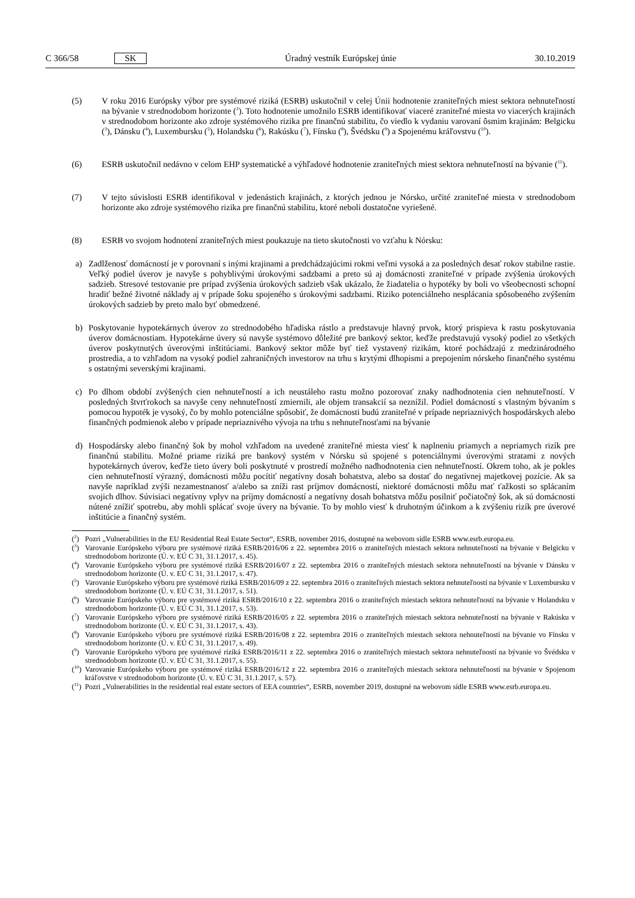C 366/58 SK Úradný vestník Európskej únie 30.10.2019
(5) V roku 2016 Európsky výbor pre systémové riziká (ESRB) uskutočnil v celej Únii hodnotenie zraniteľných miest sektora nehnuteľností na bývanie v strednodobom horizonte (<sup>2</sup>). Toto hodnotenie umožnilo ESRB identifikovať viaceré zraniteľné miesta vo viacerých krajinách v strednodobom horizonte ako zdroje systémového rizika pre finančnú stabilitu, čo viedlo k vydaniu varovaní ôsmim krajinám: Belgicku (<sup>3</sup>), Dánsku (<sup>4</sup>), Luxembursku (<sup>5</sup>), Holandsku (<sup>6</sup>), Rakúsku (<sup>7</sup>), Fínsku (<sup>8</sup>), Švédsku (<sup>9</sup>) a Spojenému kráľovstvu (<sup>10</sup>).
(6) ESRB uskutočnil nedávno v celom EHP systematické a výhľadové hodnotenie zraniteľných miest sektora nehnuteľností na bývanie (<sup>11</sup>).
(7) V tejto súvislosti ESRB identifikoval v jedenástich krajinách, z ktorých jednou je Nórsko, určité zraniteľné miesta v strednodobom horizonte ako zdroje systémového rizika pre finančnú stabilitu, ktoré neboli dostatočne vyriešené.
(8) ESRB vo svojom hodnotení zraniteľných miest poukazuje na tieto skutočnosti vo vzťahu k Nórsku:
a) Zadlženosť domácností je v porovnaní s inými krajinami a predchádzajúcimi rokmi veľmi vysoká a za posledných desať rokov stabilne rastie. Veľký podiel úverov je navyše s pohyblivými úrokovými sadzbami a preto sú aj domácnosti zraniteľné v prípade zvýšenia úrokových sadzieb. Stresové testovanie pre prípad zvýšenia úrokových sadzieb však ukázalo, že žiadatelia o hypotéky by boli vo všeobecnosti schopní hradiť bežné životné náklady aj v prípade šoku spojeného s úrokovými sadzbami. Riziko potenciálneho nesplácania spôsobeného zvýšením úrokových sadzieb by preto malo byť obmedzené.
b) Poskytovanie hypotekárnych úverov zo strednodobého hľadiska rástlo a predstavuje hlavný prvok, ktorý prispieva k rastu poskytovania úverov domácnostiam. Hypotekárne úvery sú navyše systémovo dôležité pre bankový sektor, keďže predstavujú vysoký podiel zo všetkých úverov poskytnutých úverovými inštitúciami. Bankový sektor môže byť tiež vystavený rizikám, ktoré pochádzajú z medzinárodného prostredia, a to vzhľadom na vysoký podiel zahraničných investorov na trhu s krytými dlhopismi a prepojením nórskeho finančného systému s ostatnými severskými krajinami.
c) Po dlhom období zvýšených cien nehnuteľností a ich neustáleho rastu možno pozorovať znaky nadhodnotenia cien nehnuteľností. V posledných štvrťrokoch sa navyše ceny nehnuteľností zmiernili, ale objem transakcií sa neznížil. Podiel domácností s vlastným bývaním s pomocou hypoték je vysoký, čo by mohlo potenciálne spôsobiť, že domácnosti budú zraniteľné v prípade nepriaznivých hospodárskych alebo finančných podmienok alebo v prípade nepriaznivého vývoja na trhu s nehnuteľnosťami na bývanie
d) Hospodársky alebo finančný šok by mohol vzhľadom na uvedené zraniteľné miesta viesť k naplneniu priamych a nepriamych rizík pre finančnú stabilitu. Možné priame riziká pre bankový systém v Nórsku sú spojené s potenciálnymi úverovými stratami z nových hypotekárnych úverov, keďže tieto úvery boli poskytnuté v prostredí možného nadhodnotenia cien nehnuteľností. Okrem toho, ak je pokles cien nehnuteľností výrazný, domácnosti môžu pocítiť negatívny dosah bohatstva, alebo sa dostať do negatívnej majetkovej pozície. Ak sa navyše napríklad zvýši nezamestnanosť a/alebo sa zníži rast príjmov domácností, niektoré domácnosti môžu mať ťažkosti so splácaním svojich dlhov. Súvisiaci negatívny vplyv na príjmy domácností a negatívny dosah bohatstva môžu posilniť počiatočný šok, ak sú domácnosti nútené znížiť spotrebu, aby mohli splácať svoje úvery na bývanie. To by mohlo viesť k druhotným účinkom a k zvýšeniu rizík pre úverové inštitúcie a finančný systém.
(<sup>2</sup>)
Pozri „Vulnerabilities in the EU Residential Real Estate Sector“, ESRB, november 2016, dostupné na webovom sídle ESRB www.esrb.europa.eu.
(<sup>3</sup>)
Varovanie Európskeho výboru pre systémové riziká ESRB/2016/06 z 22. septembra 2016 o zraniteľných miestach sektora nehnuteľností na bývanie v Belgicku v strednodobom horizonte (Ú. v. EÚ C 31, 31.1.2017, s. 45).
(<sup>4</sup>)
Varovanie Európskeho výboru pre systémové riziká ESRB/2016/07 z 22. septembra 2016 o zraniteľných miestach sektora nehnuteľností na bývanie v Dánsku v strednodobom horizonte (Ú. v. EÚ C 31, 31.1.2017, s. 47).
(<sup>5</sup>)
Varovanie Európskeho výboru pre systémové riziká ESRB/2016/09 z 22. septembra 2016 o zraniteľných miestach sektora nehnuteľností na bývanie v Luxembursku v strednodobom horizonte (Ú. v. EÚ C 31, 31.1.2017, s. 51).
(<sup>6</sup>)
Varovanie Európskeho výboru pre systémové riziká ESRB/2016/10 z 22. septembra 2016 o zraniteľných miestach sektora nehnuteľností na bývanie v Holandsku v strednodobom horizonte (Ú. v. EÚ C 31, 31.1.2017, s. 53).
(<sup>7</sup>)
Varovanie Európskeho výboru pre systémové riziká ESRB/2016/05 z 22. septembra 2016 o zraniteľných miestach sektora nehnuteľností na bývanie v Rakúsku v strednodobom horizonte (Ú. v. EÚ C 31, 31.1.2017, s. 43).
(<sup>8</sup>)
Varovanie Európskeho výboru pre systémové riziká ESRB/2016/08 z 22. septembra 2016 o zraniteľných miestach sektora nehnuteľností na bývanie vo Fínsku v strednodobom horizonte (Ú. v. EÚ C 31, 31.1.2017, s. 49).
(<sup>9</sup>)
Varovanie Európskeho výboru pre systémové riziká ESRB/2016/11 z 22. septembra 2016 o zraniteľných miestach sektora nehnuteľností na bývanie vo Švédsku v strednodobom horizonte (Ú. v. EÚ C 31, 31.1.2017, s. 55).
(<sup>10</sup>)
Varovanie Európskeho výboru pre systémové riziká ESRB/2016/12 z 22. septembra 2016 o zraniteľných miestach sektora nehnuteľností na bývanie v Spojenom kráľovstve v strednodobom horizonte (Ú. v. EÚ C 31, 31.1.2017, s. 57).
(<sup>11</sup>)
Pozri „Vulnerabilities in the residential real estate sectors of EEA countries“, ESRB, november 2019, dostupné na webovom sídle ESRB www.esrb.europa.eu.